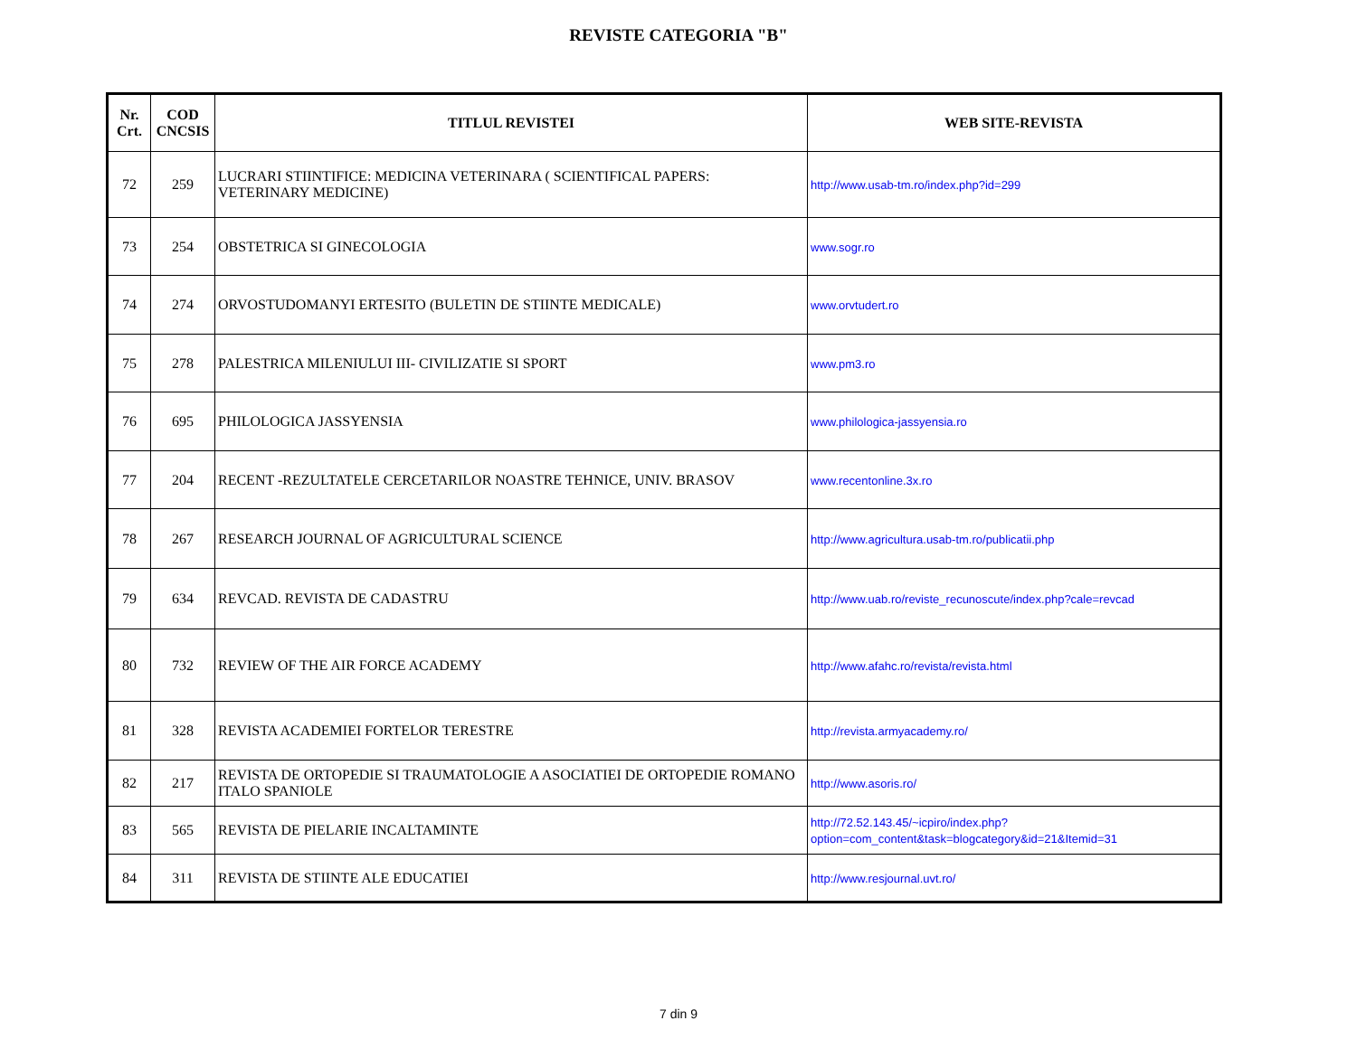REVISTE CATEGORIA "B"
| Nr. Crt. | COD CNCSIS | TITLUL REVISTEI | WEB SITE-REVISTA |
| --- | --- | --- | --- |
| 72 | 259 | LUCRARI STIINTIFICE: MEDICINA VETERINARA ( SCIENTIFICAL PAPERS: VETERINARY MEDICINE) | http://www.usab-tm.ro/index.php?id=299 |
| 73 | 254 | OBSTETRICA SI GINECOLOGIA | www.sogr.ro |
| 74 | 274 | ORVOSTUDOMANYI ERTESITO (BULETIN DE STIINTE MEDICALE) | www.orvtudert.ro |
| 75 | 278 | PALESTRICA MILENIULUI III- CIVILIZATIE SI SPORT | www.pm3.ro |
| 76 | 695 | PHILOLOGICA JASSYENSIA | www.philologica-jassyensia.ro |
| 77 | 204 | RECENT -REZULTATELE CERCETARILOR NOASTRE TEHNICE, UNIV. BRASOV | www.recentonline.3x.ro |
| 78 | 267 | RESEARCH JOURNAL OF AGRICULTURAL SCIENCE | http://www.agricultura.usab-tm.ro/publicatii.php |
| 79 | 634 | REVCAD. REVISTA DE CADASTRU | http://www.uab.ro/reviste_recunoscute/index.php?cale=revcad |
| 80 | 732 | REVIEW OF THE AIR FORCE ACADEMY | http://www.afahc.ro/revista/revista.html |
| 81 | 328 | REVISTA ACADEMIEI FORTELOR TERESTRE | http://revista.armyacademy.ro/ |
| 82 | 217 | REVISTA DE ORTOPEDIE SI TRAUMATOLOGIE A ASOCIATIEI DE ORTOPEDIE ROMANO ITALO SPANIOLE | http://www.asoris.ro/ |
| 83 | 565 | REVISTA DE PIELARIE INCALTAMINTE | http://72.52.143.45/~icpiro/index.php?option=com_content&task=blogcategory&id=21&Itemid=31 |
| 84 | 311 | REVISTA DE STIINTE ALE EDUCATIEI | http://www.resjournal.uvt.ro/ |
7 din 9